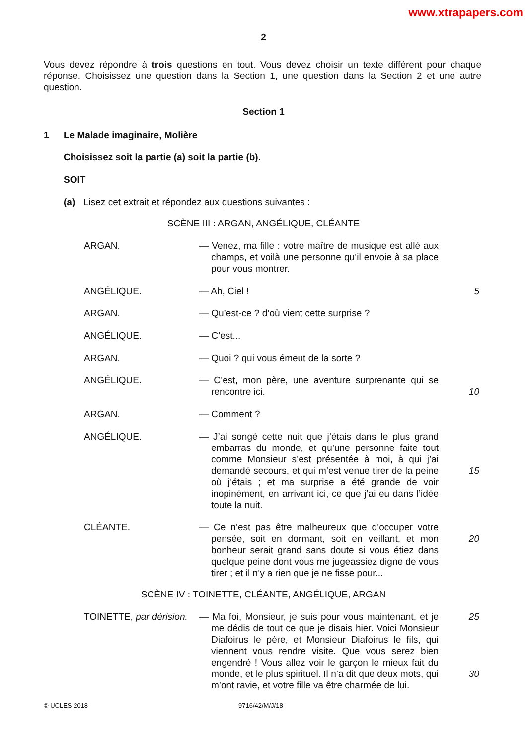www.xtrapapers.com
2
Vous devez répondre à trois questions en tout. Vous devez choisir un texte différent pour chaque réponse. Choisissez une question dans la Section 1, une question dans la Section 2 et une autre question.
Section 1
1 Le Malade imaginaire, Molière
Choisissez soit la partie (a) soit la partie (b).
SOIT
(a) Lisez cet extrait et répondez aux questions suivantes :
SCÈNE III : ARGAN, ANGÉLIQUE, CLÉANTE
ARGAN. — Venez, ma fille : votre maître de musique est allé aux champs, et voilà une personne qu’il envoie à sa place pour vous montrer.
ANGÉLIQUE. — Ah, Ciel ! 5
ARGAN. — Qu’est-ce ? d’où vient cette surprise ?
ANGÉLIQUE. — C’est...
ARGAN. — Quoi ? qui vous émeut de la sorte ?
ANGÉLIQUE. — C’est, mon père, une aventure surprenante qui se rencontre ici.
10
ARGAN. — Comment ?
ANGÉLIQUE. — J’ai songé cette nuit que j’étais dans le plus grand embarras du monde, et qu’une personne faite tout comme Monsieur s’est présentée à moi, à qui j’ai demandé secours, et qui m’est venue tirer de la peine où j’étais ; et ma surprise a été grande de voir inopinément, en arrivant ici, ce que j’ai eu dans l’idée toute la nuit.
15
CLÉANTE. — Ce n’est pas être malheureux que d’occuper votre pensée, soit en dormant, soit en veillant, et mon bonheur serait grand sans doute si vous étiez dans quelque peine dont vous me jugeassiez digne de vous tirer ; et il n’y a rien que je ne fisse pour...
20
SCÈNE IV : TOINETTE, CLÉANTE, ANGÉLIQUE, ARGAN
TOINETTE, par dérision.
— Ma foi, Monsieur, je suis pour vous maintenant, et je me dédis de tout ce que je disais hier. Voici Monsieur Diafoirus le père, et Monsieur Diafoirus le fils, qui viennent vous rendre visite. Que vous serez bien engendré ! Vous allez voir le garçon le mieux fait du monde, et le plus spirituel. Il n’a dit que deux mots, qui m’ont ravie, et votre fille va être charmée de lui.
25
30
© UCLES 2018 9716/42/M/J/18